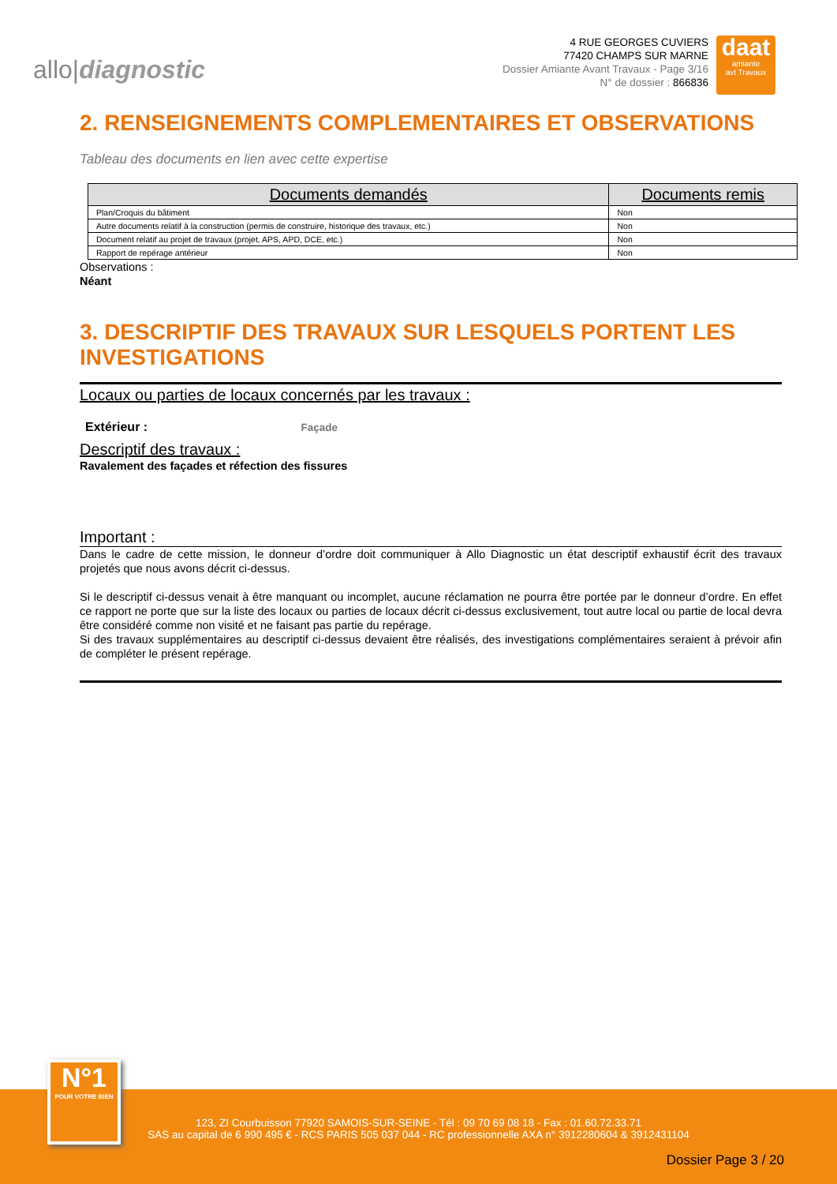allo|diagnostic
4 RUE GEORGES CUVIERS
77420 CHAMPS SUR MARNE
Dossier Amiante Avant Travaux - Page 3/16
N° de dossier : 866836
daat
amiante
avt Travaux
2. RENSEIGNEMENTS COMPLEMENTAIRES ET OBSERVATIONS
Tableau des documents en lien avec cette expertise
| Documents demandés | Documents remis |
| --- | --- |
| Plan/Croquis du bâtiment | Non |
| Autre documents relatif à la construction (permis de construire, historique des travaux, etc.) | Non |
| Document relatif au projet de travaux (projet, APS, APD, DCE, etc.) | Non |
| Rapport de repérage antérieur | Non |
Observations :
Néant
3. DESCRIPTIF DES TRAVAUX SUR LESQUELS PORTENT LES INVESTIGATIONS
Locaux ou parties de locaux concernés par les travaux :
Extérieur : Façade
Descriptif des travaux :
Ravalement des façades et réfection des fissures
Important :
Dans le cadre de cette mission, le donneur d’ordre doit communiquer à Allo Diagnostic un état descriptif exhaustif écrit des travaux projetés que nous avons décrit ci-dessus.
Si le descriptif ci-dessus venait à être manquant ou incomplet, aucune réclamation ne pourra être portée par le donneur d’ordre. En effet ce rapport ne porte que sur la liste des locaux ou parties de locaux décrit ci-dessus exclusivement, tout autre local ou partie de local devra être considéré comme non visité et ne faisant pas partie du repérage.
Si des travaux supplémentaires au descriptif ci-dessus devaient être réalisés, des investigations complémentaires seraient à prévoir afin de compléter le présent repérage.
123, ZI Courbuisson 77920 SAMOIS-SUR-SEINE - Tél : 09 70 69 08 18 - Fax : 01.60.72.33.71
SAS au capital de 6 990 495 € - RCS PARIS 505 037 044 - RC professionnelle AXA n° 3912280604 & 3912431104
Dossier Page 3 / 20
N°1
POUR VOTRE BIEN